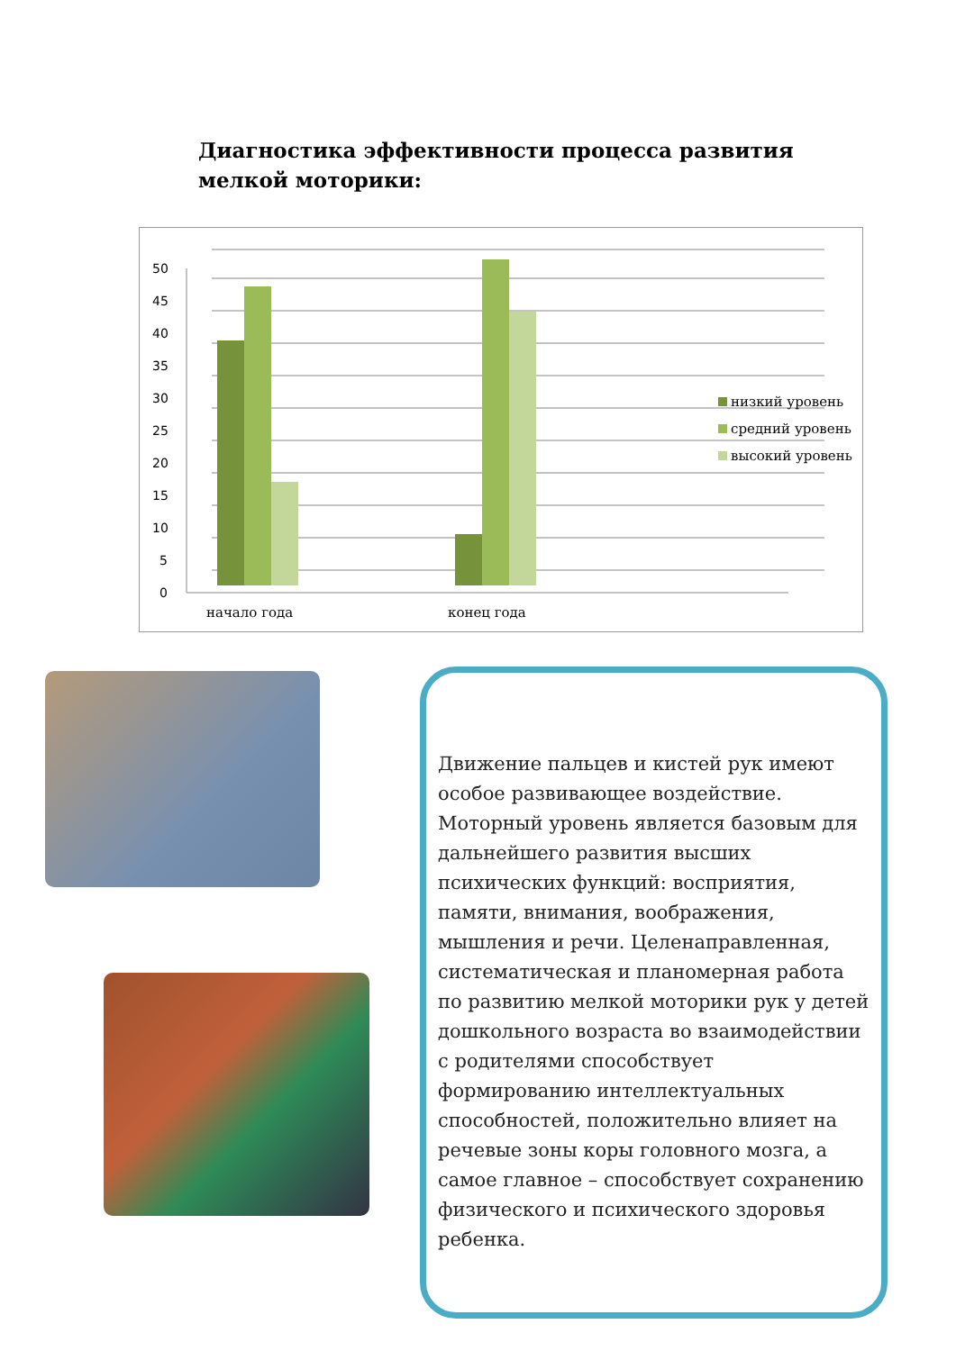Диагностика эффективности процесса развития мелкой моторики:
0
5
10
15
20
25
30
35
40
45
50
начало года
конец года
низкий уровень
средний уровень
высокий уровень
Движение пальцев и кистей рук имеют особое развивающее воздействие. Моторный уровень является базовым для дальнейшего развития высших психических функций: восприятия, памяти, внимания, воображения, мышления и речи. Целенаправленная, систематическая и планомерная работа по развитию мелкой моторики рук у детей дошкольного возраста во взаимодействии с родителями способствует формированию интеллектуальных способностей, положительно влияет на речевые зоны коры головного мозга, а самое главное – способствует сохранению физического и психического здоровья ребенка.